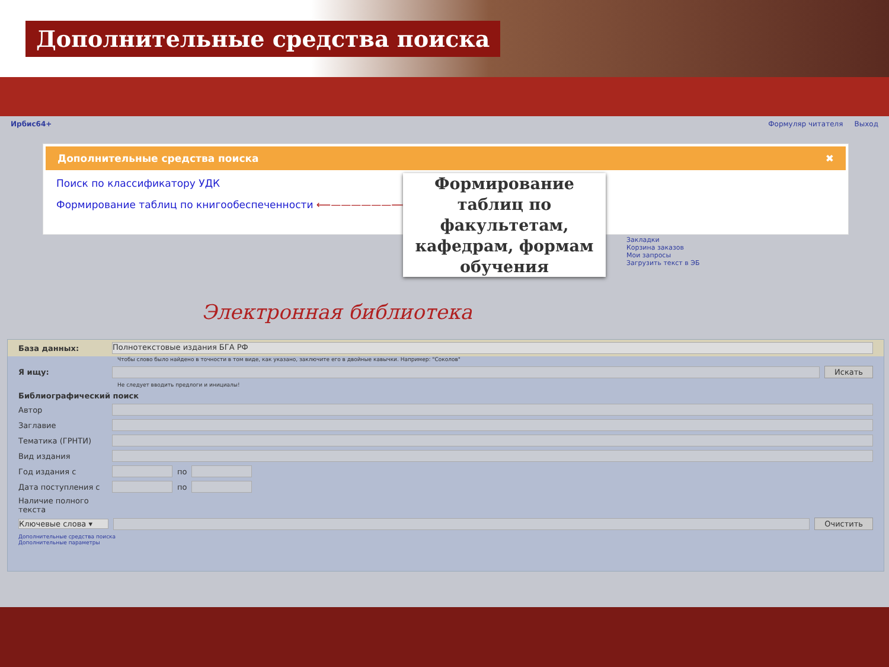Дополнительные средства поиска
Ирбис64+ Формуляр читателя Выход
Дополнительные средства поиска ✖
Поиск по классификатору УДК
Формирование таблиц по книгообеспеченности ⟵——————⟶
Формирование таблиц по факультетам, кафедрам, формам обучения
Закладки
Корзина заказов
Мои запросы
Загрузить текст в ЭБ
Электронная библиотека
База данных: Полнотекстовые издания БГА РФ
Чтобы слово было найдено в точности в том виде, как указано, заключите его в двойные кавычки. Например: "Соколов"
Я ищу: Искать
Не следует вводить предлоги и инициалы!
Библиографический поиск
Автор
Заглавие
Тематика (ГРНТИ)
Вид издания
Год издания с по
Дата поступления с по
Наличие полного текста
Ключевые слова ▾ Очистить
Дополнительные средства поиска
Дополнительные параметры